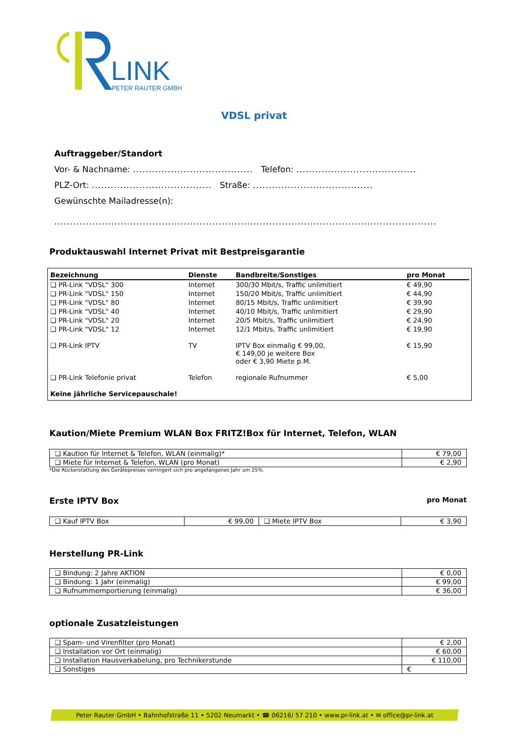LINK
PETER RAUTER GMBH
VDSL privat
Auftraggeber/Standort
Vor- & Nachname: ...................................... Telefon: ......................................
PLZ-Ort: ...................................... Straße: ......................................
Gewünschte Mailadresse(n):
.........................................................................................................................
Produktauswahl Internet Privat mit Bestpreisgarantie
| Bezeichnung | Dienste | Bandbreite/Sonstiges | pro Monat |
| --- | --- | --- | --- |
| ❑ PR-Link "VDSL" 300 | Internet | 300/30 Mbit/s, Traffic unlimitiert | € 49,90 |
| ❑ PR-Link "VDSL" 150 | Internet | 150/20 Mbit/s, Traffic unlimitiert | € 44,90 |
| ❑ PR-Link "VDSL" 80 | Internet | 80/15 Mbit/s, Traffic unlimitiert | € 39,90 |
| ❑ PR-Link "VDSL" 40 | Internet | 40/10 Mbit/s, Traffic unlimitiert | € 29,90 |
| ❑ PR-Link "VDSL" 20 | Internet | 20/5 Mbit/s, Traffic unlimitiert | € 24,90 |
| ❑ PR-Link "VDSL" 12 | Internet | 12/1 Mbit/s, Traffic unlimitiert | € 19,90 |
| ❑ PR-Link IPTV | TV | IPTV Box einmalig € 99,00, € 149,00 je weitere Box oder € 3,90 Miete p.M. | € 15,90 |
| ❑ PR-Link Telefonie privat | Telefon | regionale Rufnummer | € 5,00 |
| Keine jährliche Servicepauschale! | | | |
Kaution/Miete Premium WLAN Box FRITZ!Box für Internet, Telefon, WLAN
| ❑ Kaution für Internet & Telefon, WLAN (einmalig)* | € 79,00 |
| ❑ Miete für Internet & Telefon, WLAN (pro Monat) | € 2,90 |
*Die Rückerstattung des Gerätepreises verringert sich pro angefangenes Jahr um 25%.
Erste IPTV Box
pro Monat
| ❑ Kauf IPTV Box | € 99,00 | ❑ Miete IPTV Box | € 3,90 |
Herstellung PR-Link
| ❑ Bindung: 2 Jahre AKTION | € 0,00 |
| ❑ Bindung: 1 Jahr (einmalig) | € 99,00 |
| ❑ Rufnummernportierung (einmalig) | € 36,00 |
optionale Zusatzleistungen
| ❑ Spam- und Virenfilter (pro Monat) | € 2,00 |
| ❑ Installation vor Ort (einmalig) | € 60,00 |
| ❑ Installation Hausverkabelung, pro Technikerstunde | € 110,00 |
| ❑ Sonstiges | € |
Peter Rauter GmbH • Bahnhofstraße 11 • 5202 Neumarkt • ☎ 06216/ 57 210 • www.pr-link.at • ✉ office@pr-link.at